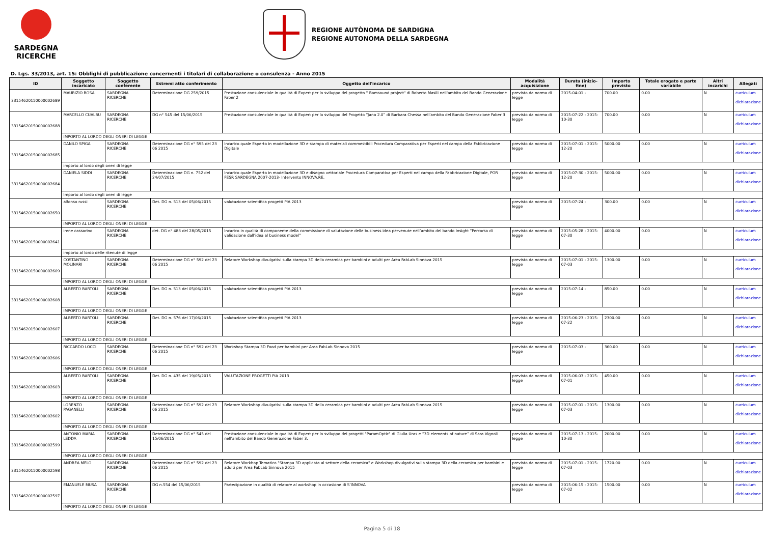SARDEGNA
RICERCHE
REGIONE AUTÒNOMA DE SARDIGNA
REGIONE AUTONOMA DELLA SARDEGNA
D. Lgs. 33/2013, art. 15: Obblighi di pubblicazione concernenti i titolari di collaborazione o consulenza - Anno 2015
| ID | Soggetto incaricato | Soggetto conferente | Estremi atto conferimento | Oggetto dell'incarico | Modalità acquisizione | Durata (inizio-fine) | Importo previsto | Totale erogato e parte variabile | Altri incarichi | Allegati |
| --- | --- | --- | --- | --- | --- | --- | --- | --- | --- | --- |
| 3315462015000000​2689 | MAURIZIO BOSA | SARDEGNA RICERCHE | Determinazione DG 259/2015 | Prestazione consulenziale in qualità di Expert per lo sviluppo del progetto " Bamsound project" di Roberto Masili nell'ambito del Bando Generazione Faber 2 | previsto da norma di legge | 2015-04-01 - | 700.00 | 0.00 | N | curriculum dichiarazione |
| 33154620150000002688 | MARCELLO CUALBU | SARDEGNA RICERCHE | DG n° 545 del 15/06/2015 | Prestazione consulenziale in qualità di Expert per lo sviluppo del Progetto “Jana 2.0” di Barbara Chessa nell'ambito del Bando Generazione Faber 3 | previsto da norma di legge | 2015-07-22 - 2015-10-30 | 700.00 | 0.00 | N | curriculum dichiarazione |
| | IMPORTO AL LORDO DEGLI ONERI DI LEGGE | | | | | | | | | |
| 33154620150000002685 | DANILO SPIGA | SARDEGNA RICERCHE | Determinazione DG n° 595 del 23 06 2015 | Incarico quale Esperto in modellazione 3D e stampa di materiali commestibili Procedura Comparativa per Esperti nel campo della Fabbricazione Digitale | previsto da norma di legge | 2015-07-01 - 2015-12-20 | 5000.00 | 0.00 | N | curriculum dichiarazione |
| | importo al lordo degli oneri di legge | | | | | | | | | |
| 33154620150000002684 | DANIELA SIDDI | SARDEGNA RICERCHE | Determinazione DG n. 752 del 24/07/2015 | Incarico quale Esperto in modellazione 3D e disegno vettoriale Procedura Comparativa per Esperti nel campo della Fabbricazione Digitale, POR FESR SARDEGNA 2007-2013- Intervento INNOVA.RE. | previsto da norma di legge | 2015-07-30 - 2015-12-20 | 5000.00 | 0.00 | N | curriculum dichiarazione |
| | Importo al lordo degli oneri di legge | | | | | | | | | |
| 33154620150000002650 | alfonso russi | SARDEGNA RICERCHE | Det. DG n. 513 del 05/06/2015 | valutazione scientifica progetti PIA 2013 | previsto da norma di legge | 2015-07-24 - | 300.00 | 0.00 | N | curriculum dichiarazione |
| | IMPORTO AL LORDO DEGLI ONERI DI LEGGE | | | | | | | | | |
| 33154620150000002641 | irene cassarino | SARDEGNA RICERCHE | det. DG n° 483 del 28/05/2015 | Incarico in qualità di componente della commissione di valutazione delle business idea pervenute nell’ambito del bando Insight “Percorso di validazione dall’idea al business model” | previsto da norma di legge | 2015-05-28 - 2015-07-30 | 4000.00 | 0.00 | N | curriculum dichiarazione |
| | importo al lordo delle ritenute di legge | | | | | | | | | |
| 33154620150000002609 | COSTANTINO MOLINARI | SARDEGNA RICERCHE | Determinazione DG n° 592 del 23 06 2015 | Relatore Workshop divulgativi sulla stampa 3D della ceramica per bambini e adulti per Area FabLab Sinnova 2015 | previsto da norma di legge | 2015-07-01 - 2015-07-03 | 1300.00 | 0.00 | N | curriculum dichiarazione |
| | IMPORTO AL LORDO DEGLI ONERI DI LEGGE | | | | | | | | | |
| 33154620150000002608 | ALBERTO BARTOLI | SARDEGNA RICERCHE | Det. DG n. 513 del 05/06/2015 | valutazione scientifica progetti PIA 2013 | previsto da norma di legge | 2015-07-14 - | 850.00 | 0.00 | N | curriculum dichiarazione |
| | IMPORTO AL LORDO DEGLI ONERI DI LEGGE | | | | | | | | | |
| 33154620150000002607 | ALBERTO BARTOLI | SARDEGNA RICERCHE | Det. DG n. 576 del 17/06/2015 | valutazione scientifica progetti PIA 2013 | previsto da norma di legge | 2015-06-23 - 2015-07-22 | 2300.00 | 0.00 | N | curriculum dichiarazione |
| | IMPORTO AL LORDO DEGLI ONERI DI LEGGE | | | | | | | | | |
| 33154620150000002606 | RICCARDO LOCCI | SARDEGNA RICERCHE | Determinazione DG n° 592 del 23 06 2015 | Workshop Stampa 3D Food per bambini per Area FabLab Sinnova 2015 | previsto da norma di legge | 2015-07-03 - | 360.00 | 0.00 | N | curriculum dichiarazione |
| | IMPORTO AL LORDO DEGLI ONERI DI LEGGE | | | | | | | | | |
| 33154620150000002603 | ALBERTO BARTOLI | SARDEGNA RICERCHE | Det. DG n. 435 del 19/05/2015 | VALUTAZIONE PROGETTI PIA 2013 | previsto da norma di legge | 2015-06-03 - 2015-07-01 | 450.00 | 0.00 | N | curriculum dichiarazione |
| | IMPORTO AL LORDO DEGLI ONERI DI LEGGE | | | | | | | | | |
| 33154620150000002602 | LORENZO PAGANELLI | SARDEGNA RICERCHE | Determinazione DG n° 592 del 23 06 2015 | Relatore Workshop divulgativi sulla stampa 3D della ceramica per bambini e adulti per Area FabLab Sinnova 2015 | previsto da norma di legge | 2015-07-01 - 2015-07-03 | 1300.00 | 0.00 | N | curriculum dichiarazione |
| | IMPORTO AL LORDO DEGLI ONERI DI LEGGE | | | | | | | | | |
| 33154620180000002599 | ANTONIO MARIA LEDDA | SARDEGNA RICERCHE | Determinazione DG n° 545 del 15/06/2015 | Prestazione consulenziale in qualità di Expert per lo sviluppo dei progetti "ParamOptic" di Giulia Uras e “3D elements of nature” di Sara Vignoli nell'ambito del Bando Generazione Faber 3. | previsto da norma di legge | 2015-07-13 - 2015-10-30 | 2000.00 | 0.00 | N | curriculum dichiarazione |
| | IMPORTO AL LORDO DEGLI ONERI DI LEGGE | | | | | | | | | |
| 33154620150000002598 | ANDREA MELO | SARDEGNA RICERCHE | Determinazione DG n° 592 del 23 06 2015 | Relatore Workhop Tematico "Stampa 3D applicata al settore della ceramica" e Workshop divulgativi sulla stampa 3D della ceramica per bambini e adulti per Area FabLab Sinnova 2015 | previsto da norma di legge | 2015-07-01 - 2015-07-03 | 1720.00 | 0.00 | N | curriculum dichiarazione |
| 33154620150000002597 | EMANUELE MUSA | SARDEGNA RICERCHE | DG n.554 del 15/06/2015 | Partecipazione in qualità di relatore al workshop in occasione di S’INNOVA | previsto da norma di legge | 2015-06-15 - 2015-07-02 | 1500.00 | 0.00 | N | curriculum dichiarazione |
| | IMPORTO AL LORDO DEGLI ONERI DI LEGGE | | | | | | | | | |
Pagina 5 di 18